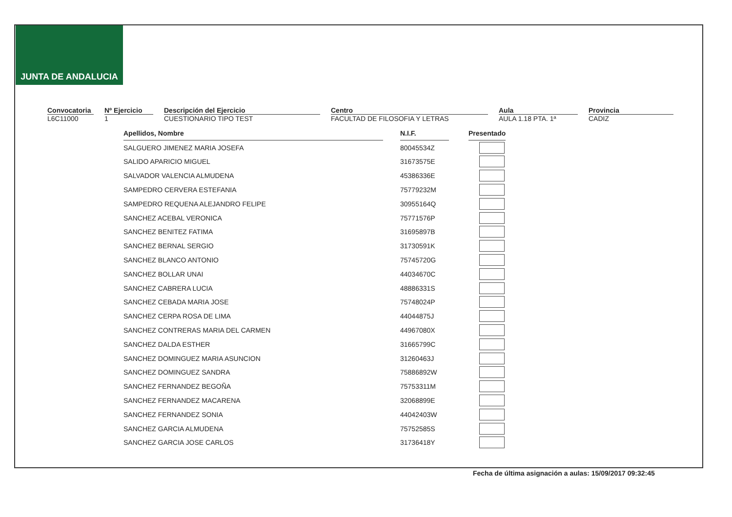JUNTA DE ANDALUCIA
Convocatoria
L6C11000
Nº Ejercicio
1
Descripción del Ejercicio
CUESTIONARIO TIPO TEST
Centro
FACULTAD DE FILOSOFIA Y LETRAS
Aula
AULA 1.18 PTA. 1ª
Provincia
CADIZ
| Apellidos, Nombre | | N.I.F. | | Presentado |
| SALGUERO JIMENEZ MARIA JOSEFA | | 80045534Z | | |
| SALIDO APARICIO MIGUEL | | 31673575E | | |
| SALVADOR VALENCIA ALMUDENA | | 45386336E | | |
| SAMPEDRO CERVERA ESTEFANIA | | 75779232M | | |
| SAMPEDRO REQUENA ALEJANDRO FELIPE | | 30955164Q | | |
| SANCHEZ ACEBAL VERONICA | | 75771576P | | |
| SANCHEZ BENITEZ FATIMA | | 31695897B | | |
| SANCHEZ BERNAL SERGIO | | 31730591K | | |
| SANCHEZ BLANCO ANTONIO | | 75745720G | | |
| SANCHEZ BOLLAR UNAI | | 44034670C | | |
| SANCHEZ CABRERA LUCIA | | 48886331S | | |
| SANCHEZ CEBADA MARIA JOSE | | 75748024P | | |
| SANCHEZ CERPA ROSA DE LIMA | | 44044875J | | |
| SANCHEZ CONTRERAS MARIA DEL CARMEN | | 44967080X | | |
| SANCHEZ DALDA ESTHER | | 31665799C | | |
| SANCHEZ DOMINGUEZ MARIA ASUNCION | | 31260463J | | |
| SANCHEZ DOMINGUEZ SANDRA | | 75886892W | | |
| SANCHEZ FERNANDEZ BEGOÑA | | 75753311M | | |
| SANCHEZ FERNANDEZ MACARENA | | 32068899E | | |
| SANCHEZ FERNANDEZ SONIA | | 44042403W | | |
| SANCHEZ GARCIA ALMUDENA | | 75752585S | | |
| SANCHEZ GARCIA JOSE CARLOS | | 31736418Y | | |
Fecha de última asignación a aulas: 15/09/2017 09:32:45